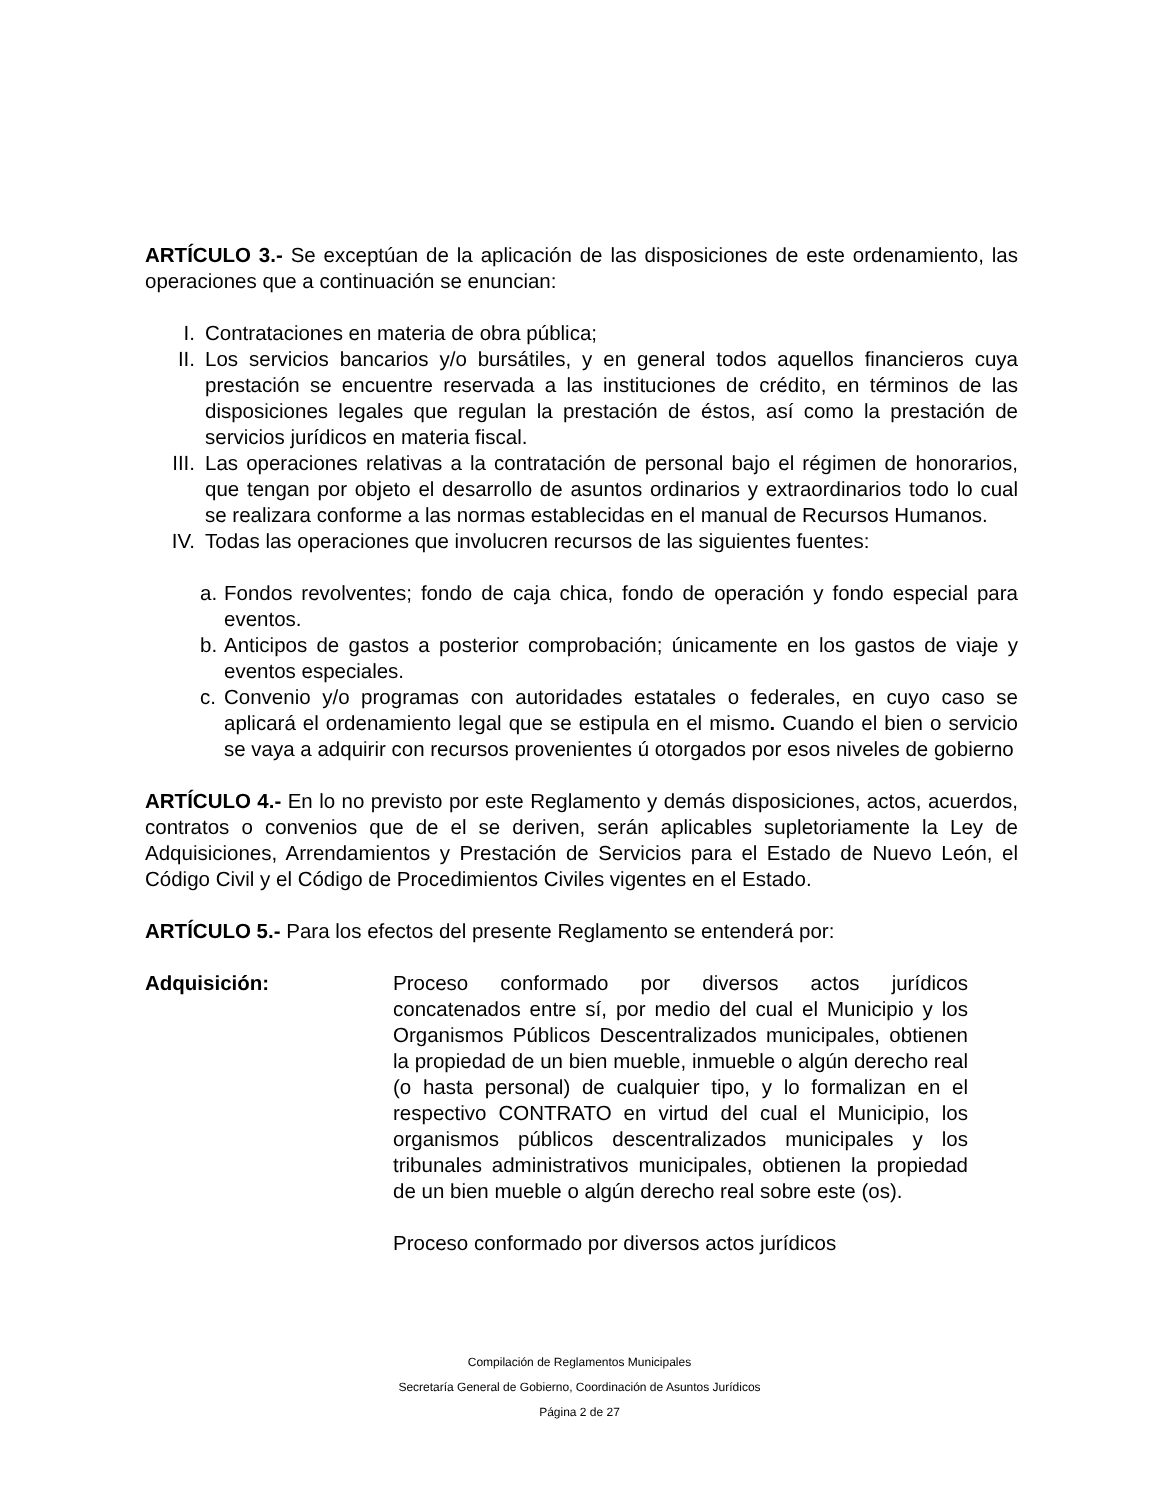ARTÍCULO 3.- Se exceptúan de la aplicación de las disposiciones de este ordenamiento, las operaciones que a continuación se enuncian:
I. Contrataciones en materia de obra pública;
II. Los servicios bancarios y/o bursátiles, y en general todos aquellos financieros cuya prestación se encuentre reservada a las instituciones de crédito, en términos de las disposiciones legales que regulan la prestación de éstos, así como la prestación de servicios jurídicos en materia fiscal.
III. Las operaciones relativas a la contratación de personal bajo el régimen de honorarios, que tengan por objeto el desarrollo de asuntos ordinarios y extraordinarios todo lo cual se realizara conforme a las normas establecidas en el manual de Recursos Humanos.
IV. Todas las operaciones que involucren recursos de las siguientes fuentes:
a. Fondos revolventes; fondo de caja chica, fondo de operación y fondo especial para eventos.
b. Anticipos de gastos a posterior comprobación; únicamente en los gastos de viaje y eventos especiales.
c. Convenio y/o programas con autoridades estatales o federales, en cuyo caso se aplicará el ordenamiento legal que se estipula en el mismo. Cuando el bien o servicio se vaya a adquirir con recursos provenientes ú otorgados por esos niveles de gobierno
ARTÍCULO 4.- En lo no previsto por este Reglamento y demás disposiciones, actos, acuerdos, contratos o convenios que de el se deriven, serán aplicables supletoriamente la Ley de Adquisiciones, Arrendamientos y Prestación de Servicios para el Estado de Nuevo León, el Código Civil y el Código de Procedimientos Civiles vigentes en el Estado.
ARTÍCULO 5.- Para los efectos del presente Reglamento se entenderá por:
Adquisición: Proceso conformado por diversos actos jurídicos concatenados entre sí, por medio del cual el Municipio y los Organismos Públicos Descentralizados municipales, obtienen la propiedad de un bien mueble, inmueble o algún derecho real (o hasta personal) de cualquier tipo, y lo formalizan en el respectivo CONTRATO en virtud del cual el Municipio, los organismos públicos descentralizados municipales y los tribunales administrativos municipales, obtienen la propiedad de un bien mueble o algún derecho real sobre este (os).
Proceso conformado por diversos actos jurídicos
Compilación de Reglamentos Municipales
Secretaría General de Gobierno, Coordinación de Asuntos Jurídicos
Página 2 de 27